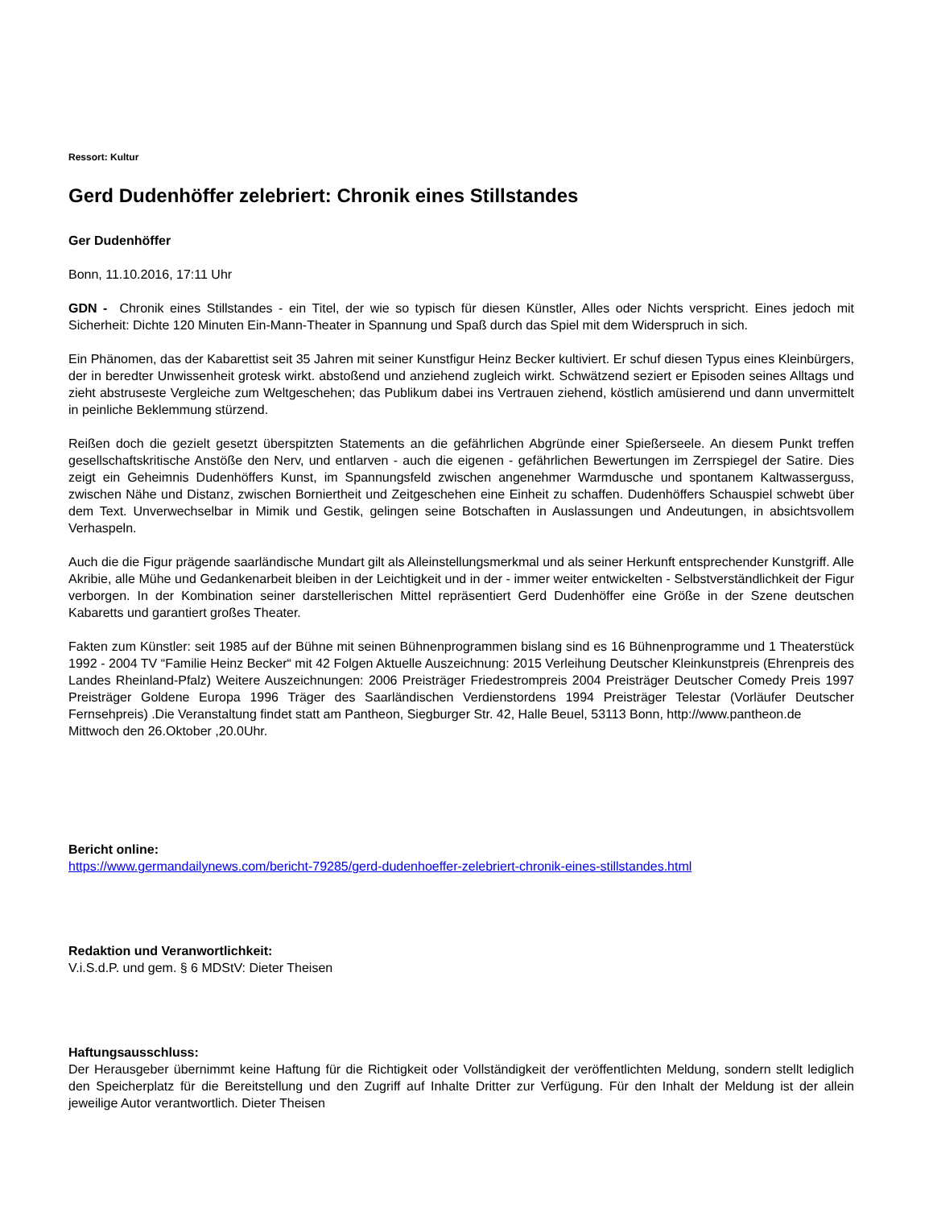Ressort: Kultur
Gerd Dudenhöffer zelebriert: Chronik eines Stillstandes
Ger Dudenhöffer
Bonn, 11.10.2016, 17:11 Uhr
GDN - Chronik eines Stillstandes - ein Titel, der wie so typisch für diesen Künstler, Alles oder Nichts verspricht. Eines jedoch mit Sicherheit: Dichte 120 Minuten Ein-Mann-Theater in Spannung und Spaß durch das Spiel mit dem Widerspruch in sich.
Ein Phänomen, das der Kabarettist seit 35 Jahren mit seiner Kunstfigur Heinz Becker kultiviert. Er schuf diesen Typus eines Kleinbürgers, der in beredter Unwissenheit grotesk wirkt. abstoßend und anziehend zugleich wirkt. Schwätzend seziert er Episoden seines Alltags und zieht abstruseste Vergleiche zum Weltgeschehen; das Publikum dabei ins Vertrauen ziehend, köstlich amüsierend und dann unvermittelt in peinliche Beklemmung stürzend.
Reißen doch die gezielt gesetzt überspitzten Statements an die gefährlichen Abgründe einer Spießerseele. An diesem Punkt treffen gesellschaftskritische Anstöße den Nerv, und entlarven - auch die eigenen - gefährlichen Bewertungen im Zerrspiegel der Satire. Dies zeigt ein Geheimnis Dudenhöffers Kunst, im Spannungsfeld zwischen angenehmer Warmdusche und spontanem Kaltwasserguss, zwischen Nähe und Distanz, zwischen Borniertheit und Zeitgeschehen eine Einheit zu schaffen. Dudenhöffers Schauspiel schwebt über dem Text. Unverwechselbar in Mimik und Gestik, gelingen seine Botschaften in Auslassungen und Andeutungen, in absichtsvollem Verhaspeln.
Auch die die Figur prägende saarländische Mundart gilt als Alleinstellungsmerkmal und als seiner Herkunft entsprechender Kunstgriff. Alle Akribie, alle Mühe und Gedankenarbeit bleiben in der Leichtigkeit und in der - immer weiter entwickelten - Selbstverständlichkeit der Figur verborgen. In der Kombination seiner darstellerischen Mittel repräsentiert Gerd Dudenhöffer eine Größe in der Szene deutschen Kabaretts und garantiert großes Theater.
Fakten zum Künstler: seit 1985 auf der Bühne mit seinen Bühnenprogrammen bislang sind es 16 Bühnenprogramme und 1 Theaterstück 1992 - 2004 TV “Familie Heinz Becker“ mit 42 Folgen Aktuelle Auszeichnung: 2015 Verleihung Deutscher Kleinkunstpreis (Ehrenpreis des Landes Rheinland-Pfalz) Weitere Auszeichnungen: 2006 Preisträger Friedestrompreis 2004 Preisträger Deutscher Comedy Preis 1997 Preisträger Goldene Europa 1996 Träger des Saarländischen Verdienstordens 1994 Preisträger Telestar (Vorläufer Deutscher Fernsehpreis) .Die Veranstaltung findet statt am Pantheon, Siegburger Str. 42, Halle Beuel, 53113 Bonn, http://www.pantheon.de
Mittwoch den 26.Oktober ,20.0Uhr.
Bericht online:
https://www.germandailynews.com/bericht-79285/gerd-dudenhoeffer-zelebriert-chronik-eines-stillstandes.html
Redaktion und Veranwortlichkeit:
V.i.S.d.P. und gem. § 6 MDStV: Dieter Theisen
Haftungsausschluss:
Der Herausgeber übernimmt keine Haftung für die Richtigkeit oder Vollständigkeit der veröffentlichten Meldung, sondern stellt lediglich den Speicherplatz für die Bereitstellung und den Zugriff auf Inhalte Dritter zur Verfügung. Für den Inhalt der Meldung ist der allein jeweilige Autor verantwortlich. Dieter Theisen